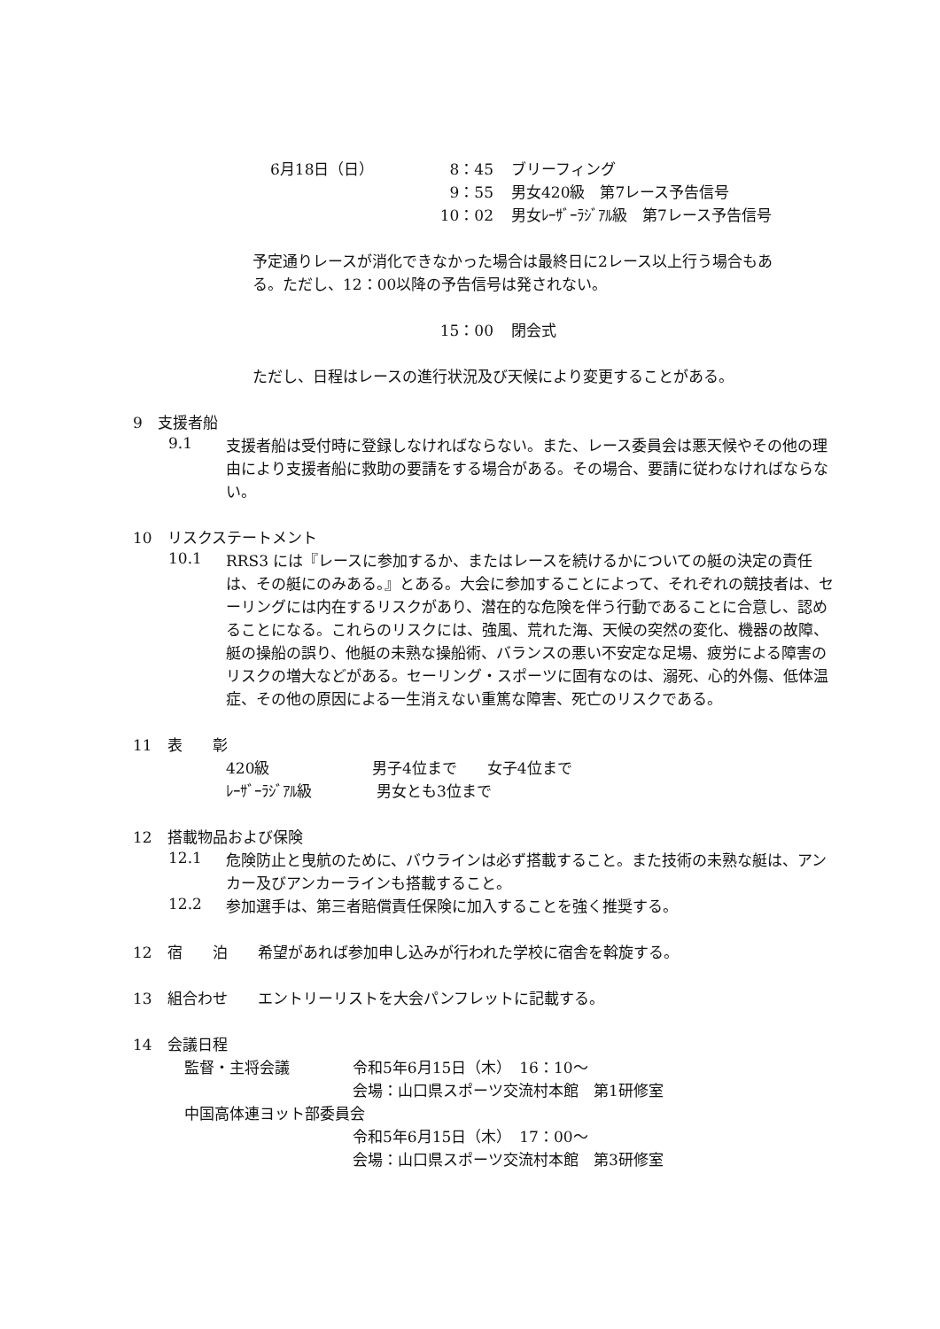6月18日（日） 8：45 ブリーフィング
9：55 男女420級　第7レース予告信号
10：02 男女ﾚｰｻﾞｰﾗｼﾞｱﾙ級　第7レース予告信号
予定通りレースが消化できなかった場合は最終日に2レース以上行う場合もある。ただし、12：00以降の予告信号は発されない。
15：00 閉会式
ただし、日程はレースの進行状況及び天候により変更することがある。
9　支援者船
9.1
支援者船は受付時に登録しなければならない。また、レース委員会は悪天候やその他の理由により支援者船に救助の要請をする場合がある。その場合、要請に従わなければならない。
10　リスクステートメント
10.1
RRS3 には『レースに参加するか、またはレースを続けるかについての艇の決定の責任は、その艇にのみある。』とある。大会に参加することによって、それぞれの競技者は、セーリングには内在するリスクがあり、潜在的な危険を伴う行動であることに合意し、認めることになる。これらのリスクには、強風、荒れた海、天候の突然の変化、機器の故障、艇の操船の誤り、他艇の未熟な操船術、バランスの悪い不安定な足場、疲労による障害のリスクの増大などがある。セーリング・スポーツに固有なのは、溺死、心的外傷、低体温症、その他の原因による一生消えない重篤な障害、死亡のリスクである。
11　表　　彰
420級 男子4位まで　　女子4位まで
ﾚｰｻﾞｰﾗｼﾞｱﾙ級 男女とも3位まで
12　搭載物品および保険
12.1
危険防止と曳航のために、バウラインは必ず搭載すること。また技術の未熟な艇は、アンカー及びアンカーラインも搭載すること。
12.2
参加選手は、第三者賠償責任保険に加入することを強く推奨する。
12　宿　　泊　　希望があれば参加申し込みが行われた学校に宿舎を斡旋する。
13　組合わせ　　エントリーリストを大会パンフレットに記載する。
14　会議日程
監督・主将会議 令和5年6月15日（木）　16：10～
会場：山口県スポーツ交流村本館　第1研修室
中国高体連ヨット部委員会
令和5年6月15日（木）　17：00～
会場：山口県スポーツ交流村本館　第3研修室